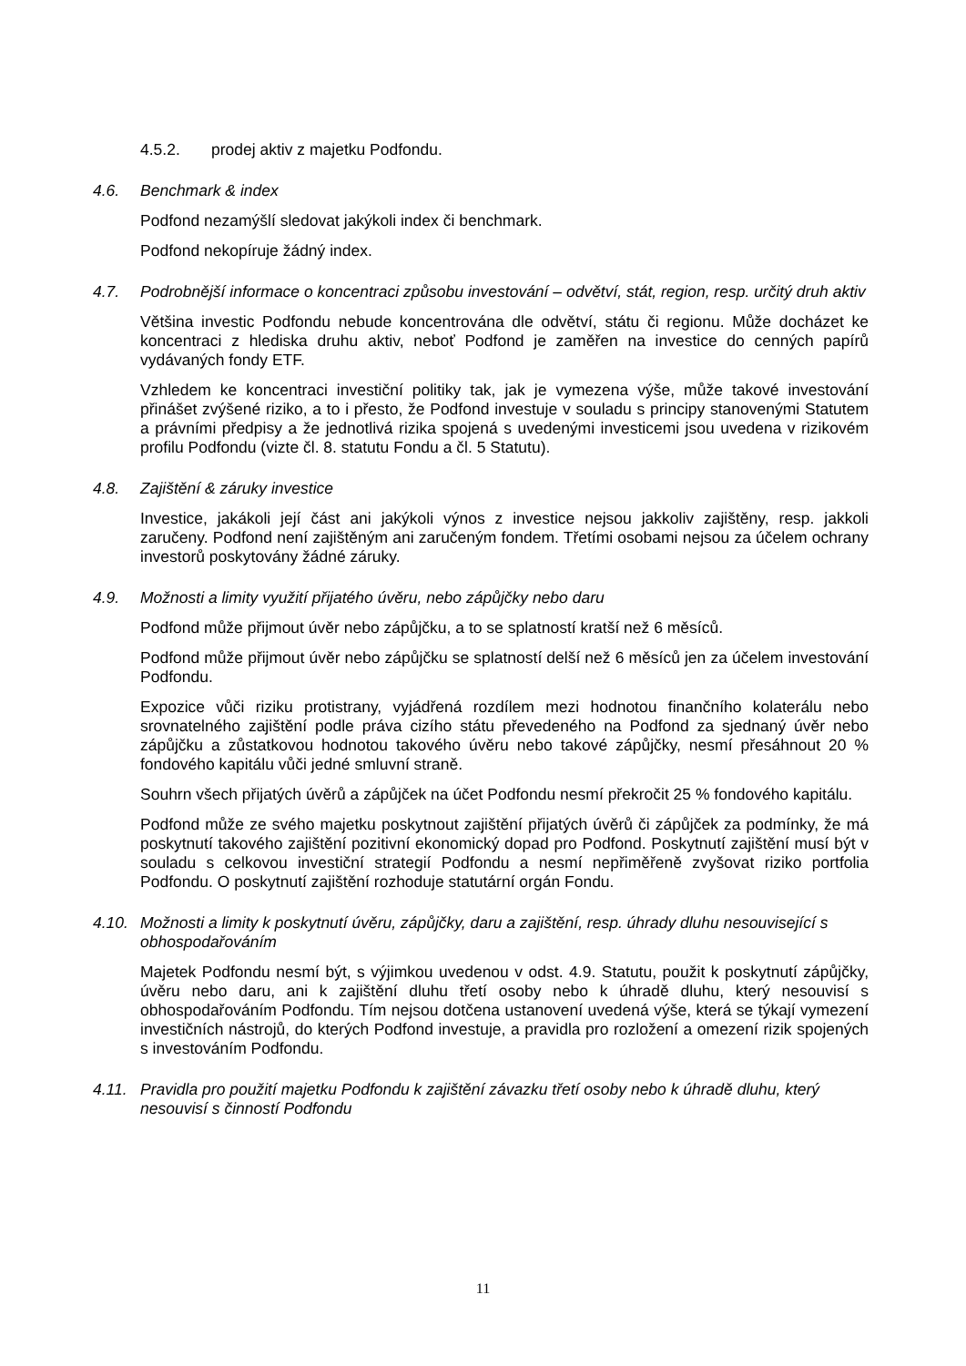4.5.2. prodej aktiv z majetku Podfondu.
4.6. Benchmark & index
Podfond nezamýšlí sledovat jakýkoli index či benchmark.
Podfond nekopíruje žádný index.
4.7. Podrobnější informace o koncentraci způsobu investování – odvětví, stát, region, resp. určitý druh aktiv
Většina investic Podfondu nebude koncentrována dle odvětví, státu či regionu. Může docházet ke koncentraci z hlediska druhu aktiv, neboť Podfond je zaměřen na investice do cenných papírů vydávaných fondy ETF.
Vzhledem ke koncentraci investiční politiky tak, jak je vymezena výše, může takové investování přinášet zvýšené riziko, a to i přesto, že Podfond investuje v souladu s principy stanovenými Statutem a právními předpisy a že jednotlivá rizika spojená s uvedenými investicemi jsou uvedena v rizikovém profilu Podfondu (vizte čl. 8. statutu Fondu a čl. 5 Statutu).
4.8. Zajištění & záruky investice
Investice, jakákoli její část ani jakýkoli výnos z investice nejsou jakkoliv zajištěny, resp. jakkoli zaručeny. Podfond není zajištěným ani zaručeným fondem. Třetími osobami nejsou za účelem ochrany investorů poskytovány žádné záruky.
4.9. Možnosti a limity využití přijatého úvěru, nebo zápůjčky nebo daru
Podfond může přijmout úvěr nebo zápůjčku, a to se splatností kratší než 6 měsíců.
Podfond může přijmout úvěr nebo zápůjčku se splatností delší než 6 měsíců jen za účelem investování Podfondu.
Expozice vůči riziku protistrany, vyjádřená rozdílem mezi hodnotou finančního kolaterálu nebo srovnatelného zajištění podle práva cizího státu převedeného na Podfond za sjednaný úvěr nebo zápůjčku a zůstatkovou hodnotou takového úvěru nebo takové zápůjčky, nesmí přesáhnout 20 % fondového kapitálu vůči jedné smluvní straně.
Souhrn všech přijatých úvěrů a zápůjček na účet Podfondu nesmí překročit 25 % fondového kapitálu.
Podfond může ze svého majetku poskytnout zajištění přijatých úvěrů či zápůjček za podmínky, že má poskytnutí takového zajištění pozitivní ekonomický dopad pro Podfond. Poskytnutí zajištění musí být v souladu s celkovou investiční strategií Podfondu a nesmí nepřiměřeně zvyšovat riziko portfolia Podfondu. O poskytnutí zajištění rozhoduje statutární orgán Fondu.
4.10. Možnosti a limity k poskytnutí úvěru, zápůjčky, daru a zajištění, resp. úhrady dluhu nesouvisející s obhospodařováním
Majetek Podfondu nesmí být, s výjimkou uvedenou v odst. 4.9. Statutu, použit k poskytnutí zápůjčky, úvěru nebo daru, ani k zajištění dluhu třetí osoby nebo k úhradě dluhu, který nesouvisí s obhospodařováním Podfondu. Tím nejsou dotčena ustanovení uvedená výše, která se týkají vymezení investičních nástrojů, do kterých Podfond investuje, a pravidla pro rozložení a omezení rizik spojených s investováním Podfondu.
4.11. Pravidla pro použití majetku Podfondu k zajištění závazku třetí osoby nebo k úhradě dluhu, který nesouvisí s činností Podfondu
11